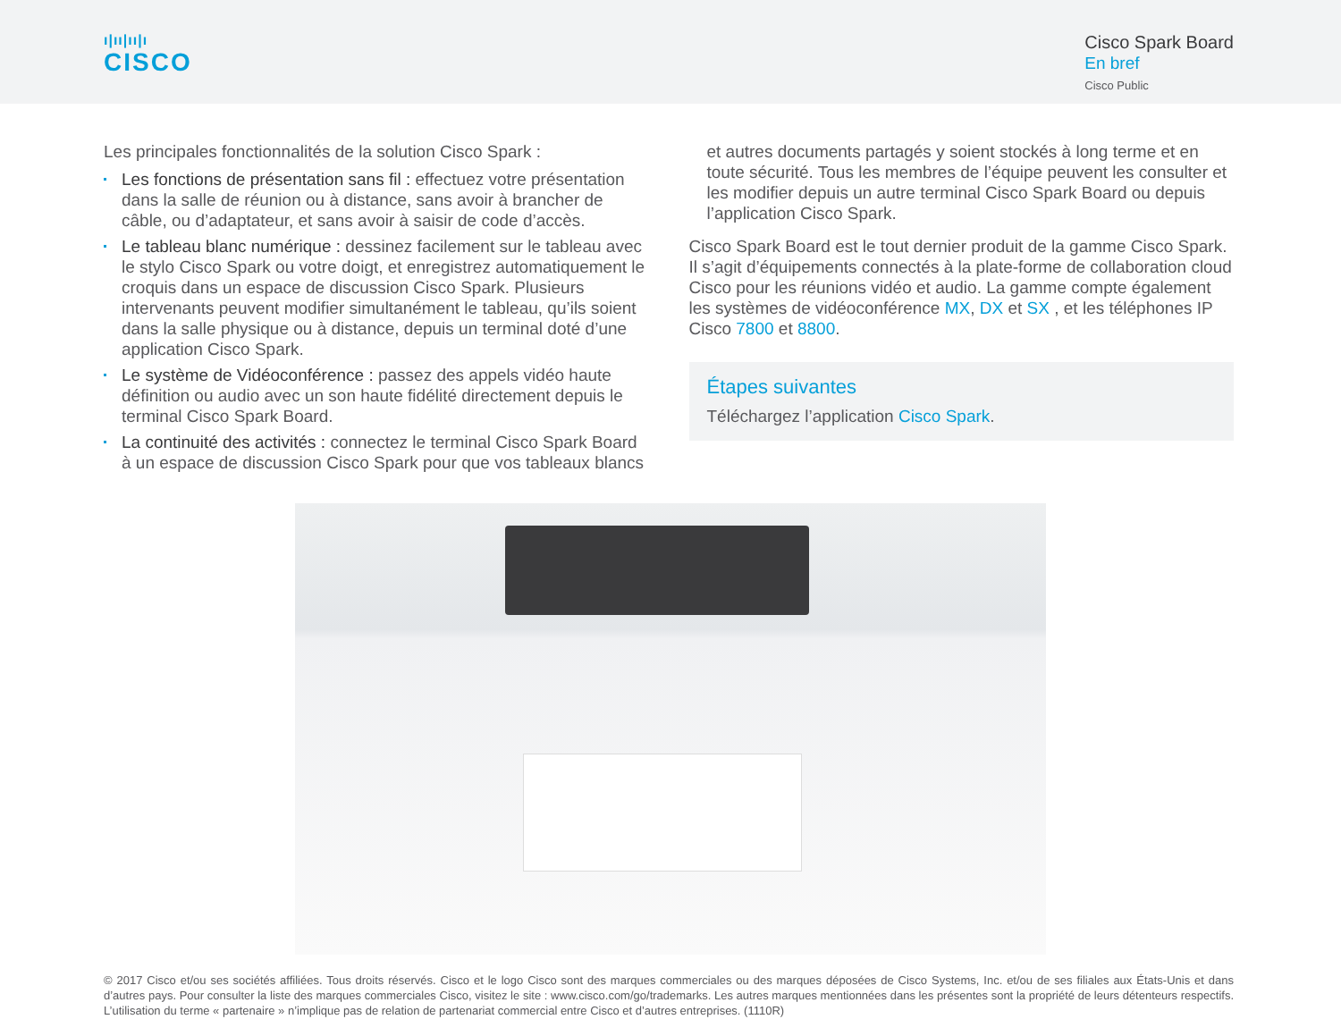ı|ıı|ıı|ı
CISCO
Cisco Spark Board
En bref
Cisco Public
Les principales fonctionnalités de la solution Cisco Spark :
Les fonctions de présentation sans fil : effectuez votre présentation dans la salle de réunion ou à distance, sans avoir à brancher de câble, ou d’adaptateur, et sans avoir à saisir de code d’accès.
Le tableau blanc numérique : dessinez facilement sur le tableau avec le stylo Cisco Spark ou votre doigt, et enregistrez automatiquement le croquis dans un espace de discussion Cisco Spark. Plusieurs intervenants peuvent modifier simultanément le tableau, qu’ils soient dans la salle physique ou à distance, depuis un terminal doté d’une application Cisco Spark.
Le système de Vidéoconférence : passez des appels vidéo haute définition ou audio avec un son haute fidélité directement depuis le terminal Cisco Spark Board.
La continuité des activités : connectez le terminal Cisco Spark Board à un espace de discussion Cisco Spark pour que vos tableaux blancs
et autres documents partagés y soient stockés à long terme et en toute sécurité. Tous les membres de l’équipe peuvent les consulter et les modifier depuis un autre terminal Cisco Spark Board ou depuis l’application Cisco Spark.
Cisco Spark Board est le tout dernier produit de la gamme Cisco Spark. Il s’agit d’équipements connectés à la plate-forme de collaboration cloud Cisco pour les réunions vidéo et audio. La gamme compte également les systèmes de vidéoconférence MX, DX et SX , et les téléphones IP Cisco 7800 et 8800.
Étapes suivantes
Téléchargez l’application Cisco Spark.
© 2017 Cisco et/ou ses sociétés affiliées. Tous droits réservés. Cisco et le logo Cisco sont des marques commerciales ou des marques déposées de Cisco Systems, Inc. et/ou de ses filiales aux États-Unis et dans d’autres pays. Pour consulter la liste des marques commerciales Cisco, visitez le site : www.cisco.com/go/trademarks. Les autres marques mentionnées dans les présentes sont la propriété de leurs détenteurs respectifs. L’utilisation du terme « partenaire » n’implique pas de relation de partenariat commercial entre Cisco et d’autres entreprises. (1110R)